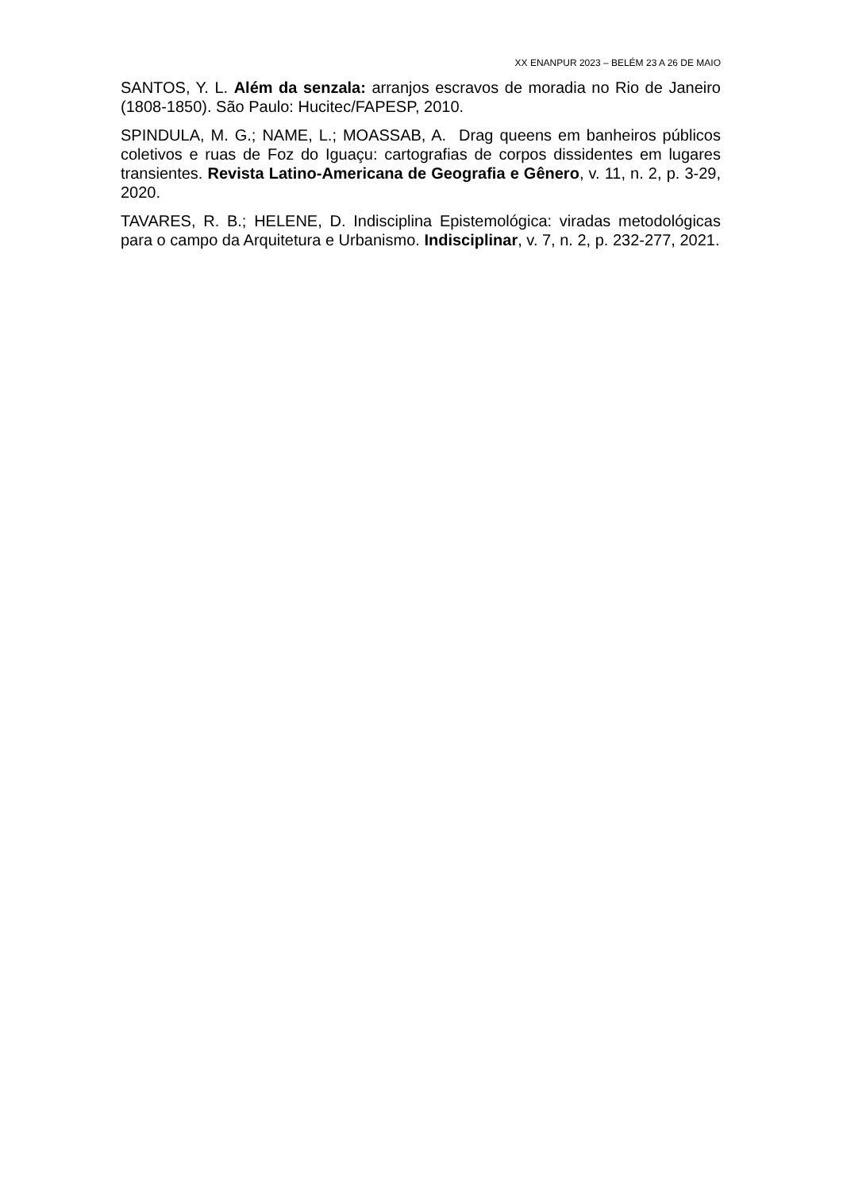XX ENANPUR 2023 – BELÉM 23 A 26 DE MAIO
SANTOS, Y. L. Além da senzala: arranjos escravos de moradia no Rio de Janeiro (1808-1850). São Paulo: Hucitec/FAPESP, 2010.
SPINDULA, M. G.; NAME, L.; MOASSAB, A. Drag queens em banheiros públicos coletivos e ruas de Foz do Iguaçu: cartografias de corpos dissidentes em lugares transientes. Revista Latino-Americana de Geografia e Gênero, v. 11, n. 2, p. 3-29, 2020.
TAVARES, R. B.; HELENE, D. Indisciplina Epistemológica: viradas metodológicas para o campo da Arquitetura e Urbanismo. Indisciplinar, v. 7, n. 2, p. 232-277, 2021.